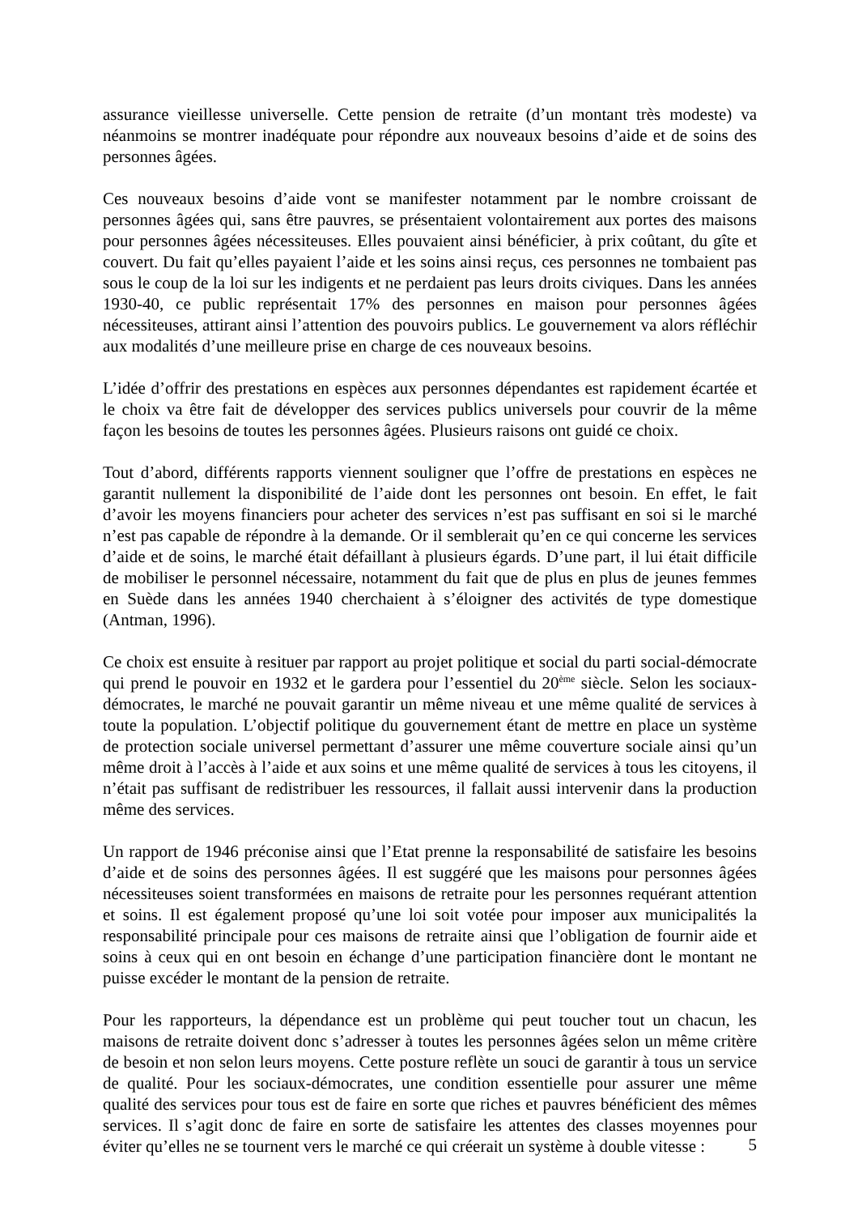assurance vieillesse universelle. Cette pension de retraite (d’un montant très modeste) va néanmoins se montrer inadéquate pour répondre aux nouveaux besoins d’aide et de soins des personnes âgées.
Ces nouveaux besoins d’aide vont se manifester notamment par le nombre croissant de personnes âgées qui, sans être pauvres, se présentaient volontairement aux portes des maisons pour personnes âgées nécessiteuses. Elles pouvaient ainsi bénéficier, à prix coûtant, du gîte et couvert. Du fait qu’elles payaient l’aide et les soins ainsi reçus, ces personnes ne tombaient pas sous le coup de la loi sur les indigents et ne perdaient pas leurs droits civiques. Dans les années 1930-40, ce public représentait 17% des personnes en maison pour personnes âgées nécessiteuses, attirant ainsi l’attention des pouvoirs publics. Le gouvernement va alors réfléchir aux modalités d’une meilleure prise en charge de ces nouveaux besoins.
L’idée d’offrir des prestations en espèces aux personnes dépendantes est rapidement écartée et le choix va être fait de développer des services publics universels pour couvrir de la même façon les besoins de toutes les personnes âgées. Plusieurs raisons ont guidé ce choix.
Tout d’abord, différents rapports viennent souligner que l’offre de prestations en espèces ne garantit nullement la disponibilité de l’aide dont les personnes ont besoin. En effet, le fait d’avoir les moyens financiers pour acheter des services n’est pas suffisant en soi si le marché n’est pas capable de répondre à la demande. Or il semblerait qu’en ce qui concerne les services d’aide et de soins, le marché était défaillant à plusieurs égards. D’une part, il lui était difficile de mobiliser le personnel nécessaire, notamment du fait que de plus en plus de jeunes femmes en Suède dans les années 1940 cherchaient à s’éloigner des activités de type domestique (Antman, 1996).
Ce choix est ensuite à resituer par rapport au projet politique et social du parti social-démocrate qui prend le pouvoir en 1932 et le gardera pour l’essentiel du 20<sup>ème</sup> siècle. Selon les sociaux-démocrates, le marché ne pouvait garantir un même niveau et une même qualité de services à toute la population. L’objectif politique du gouvernement étant de mettre en place un système de protection sociale universel permettant d’assurer une même couverture sociale ainsi qu’un même droit à l’accès à l’aide et aux soins et une même qualité de services à tous les citoyens, il n’était pas suffisant de redistribuer les ressources, il fallait aussi intervenir dans la production même des services.
Un rapport de 1946 préconise ainsi que l’Etat prenne la responsabilité de satisfaire les besoins d’aide et de soins des personnes âgées. Il est suggéré que les maisons pour personnes âgées nécessiteuses soient transformées en maisons de retraite pour les personnes requérant attention et soins. Il est également proposé qu’une loi soit votée pour imposer aux municipalités la responsabilité principale pour ces maisons de retraite ainsi que l’obligation de fournir aide et soins à ceux qui en ont besoin en échange d’une participation financière dont le montant ne puisse excéder le montant de la pension de retraite.
Pour les rapporteurs, la dépendance est un problème qui peut toucher tout un chacun, les maisons de retraite doivent donc s’adresser à toutes les personnes âgées selon un même critère de besoin et non selon leurs moyens. Cette posture reflète un souci de garantir à tous un service de qualité. Pour les sociaux-démocrates, une condition essentielle pour assurer une même qualité des services pour tous est de faire en sorte que riches et pauvres bénéficient des mêmes services. Il s’agit donc de faire en sorte de satisfaire les attentes des classes moyennes pour éviter qu’elles ne se tournent vers le marché ce qui créerait un système à double vitesse :
5